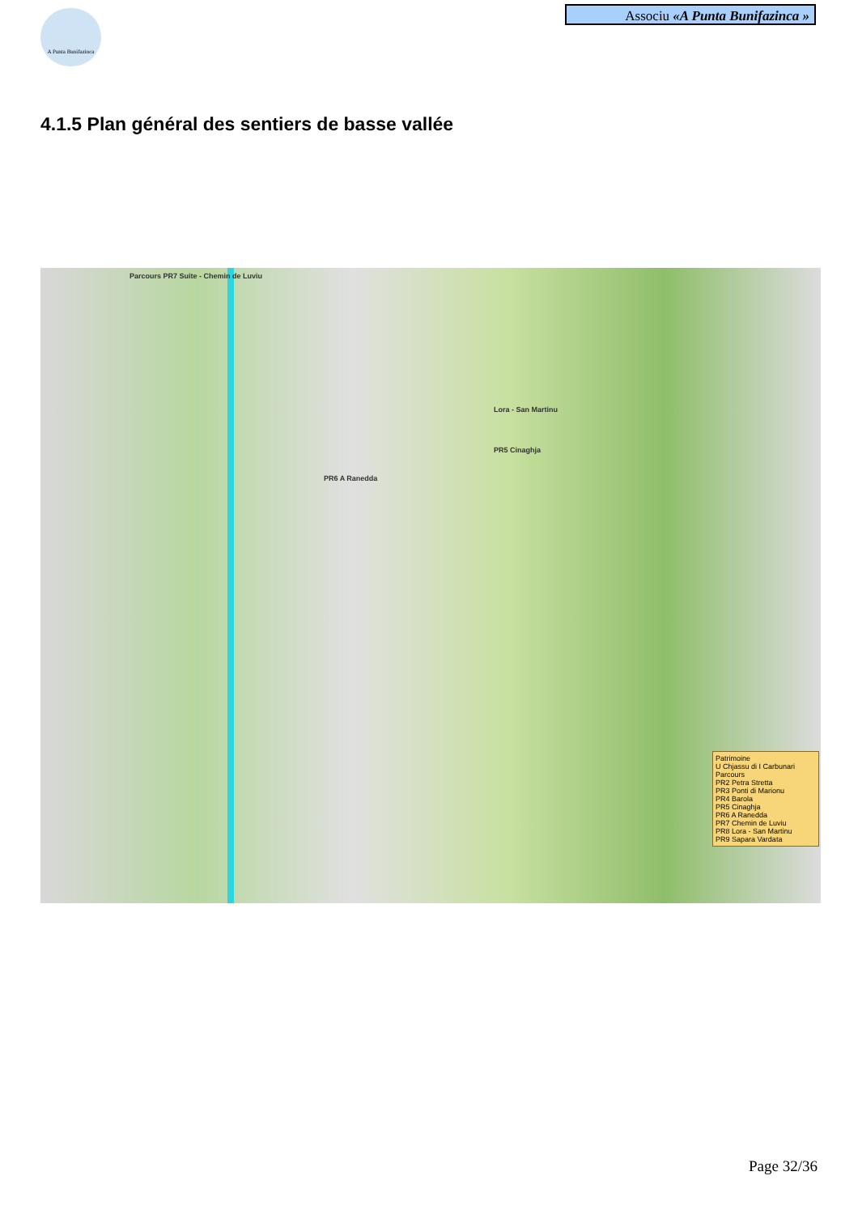A Punta Bunifazinca
Associu «A Punta Bunifazinca »
4.1.5 Plan général des sentiers de basse vallée
Parcours PR7 Suite - Chemin de Luviu
PR6 A Ranedda
PR5 Cinaghja
Lora - San Martinu
Patrimoine
U Chjassu di I Carbunari
Parcours
PR2 Petra Stretta
PR3 Ponti di Marionu
PR4 Barola
PR5 Cinaghja
PR6 A Ranedda
PR7 Chemin de Luviu
PR8 Lora - San Martinu
PR9 Sapara Vardata
Page 32/36